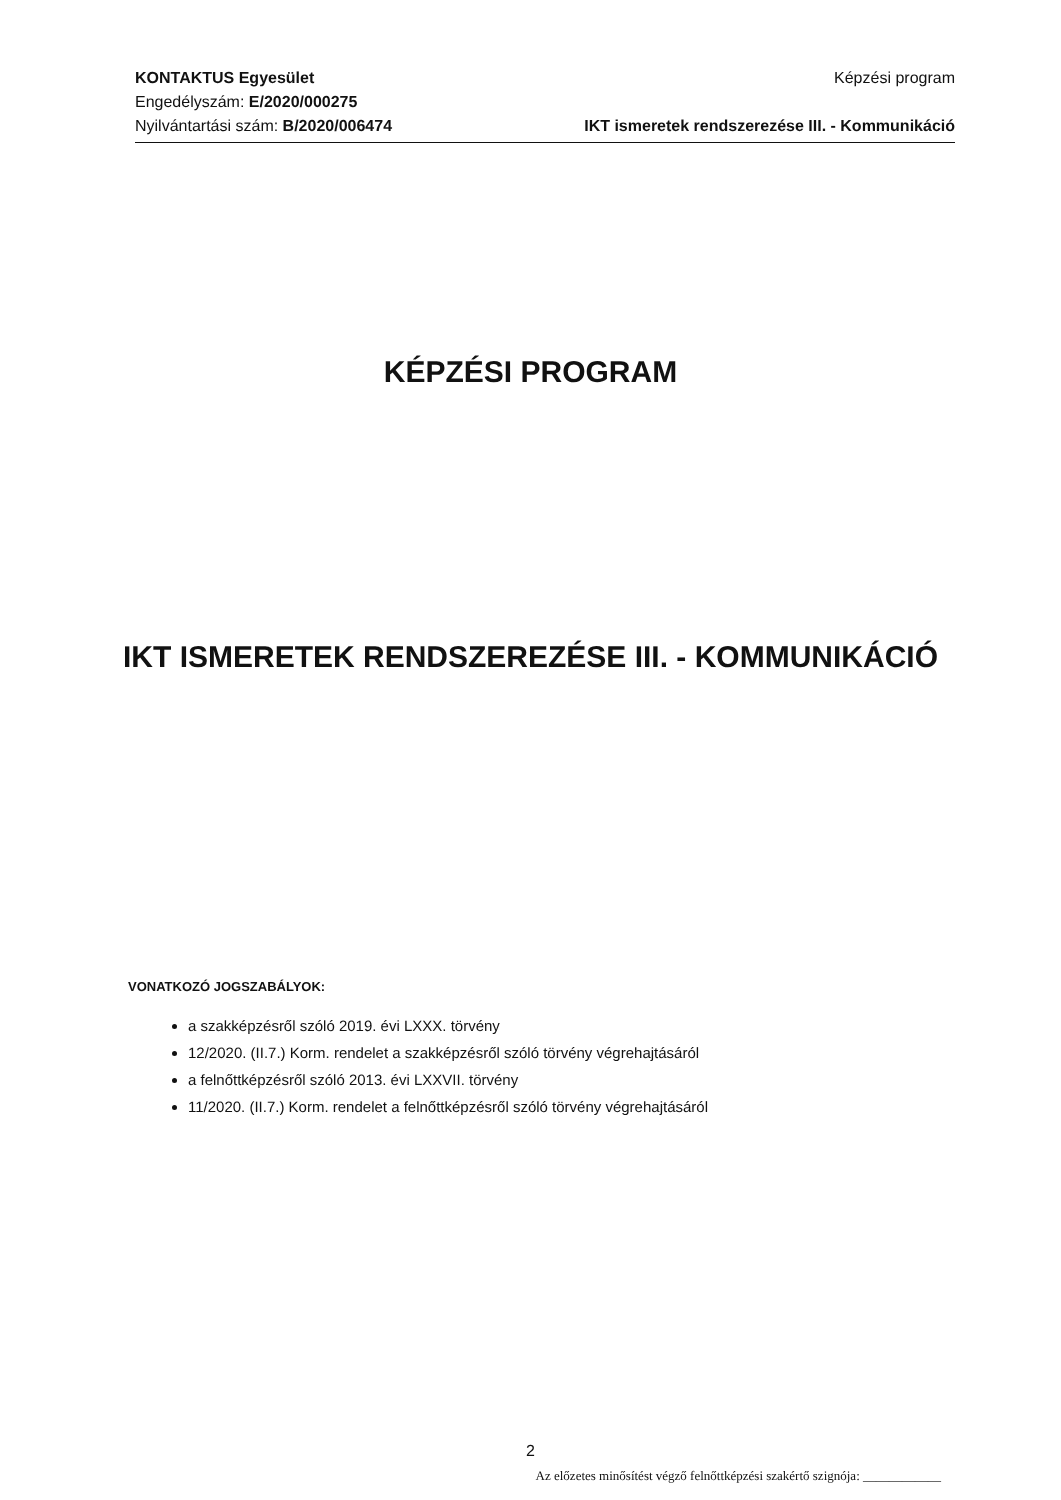KONTAKTUS Egyesület
Engedélyszám: E/2020/000275
Nyilvántartási szám: B/2020/006474
Képzési program
IKT ismeretek rendszerezése III. - Kommunikáció
KÉPZÉSI PROGRAM
IKT ISMERETEK RENDSZEREZÉSE III. - KOMMUNIKÁCIÓ
VONATKOZÓ JOGSZABÁLYOK:
a szakképzésről szóló 2019. évi LXXX. törvény
12/2020. (II.7.) Korm. rendelet a szakképzésről szóló törvény végrehajtásáról
a felnőttképzésről szóló 2013. évi LXXVII. törvény
11/2020. (II.7.) Korm. rendelet a felnőttképzésről szóló törvény végrehajtásáról
2
Az előzetes minősítést végző felnőttképzési szakértő szignója: ____________